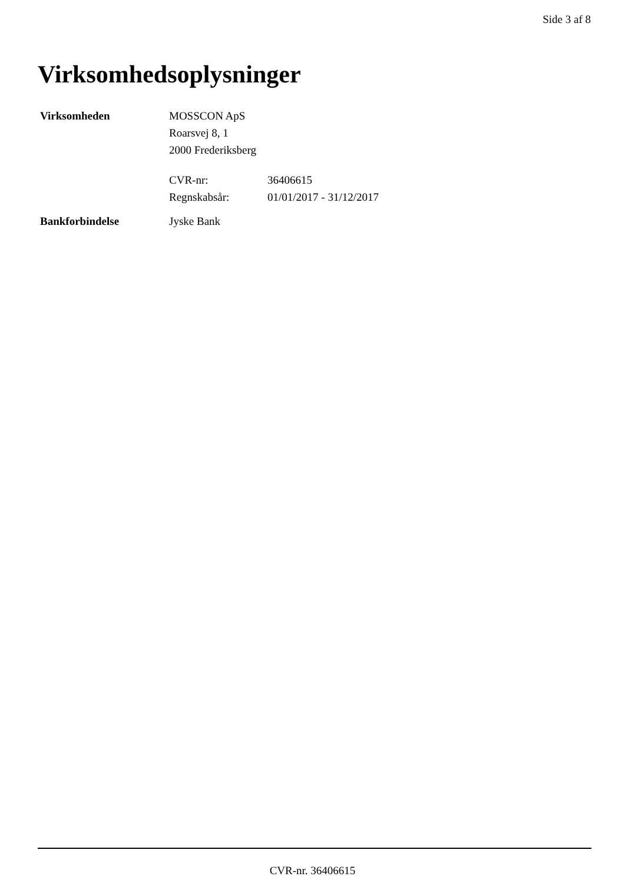Side 3 af 8
Virksomhedsoplysninger
Virksomheden MOSSCON ApS
Roarsvej 8, 1
2000 Frederiksberg
CVR-nr:
Regnskabsår:
36406615
01/01/2017 - 31/12/2017
Bankforbindelse Jyske Bank
CVR-nr. 36406615